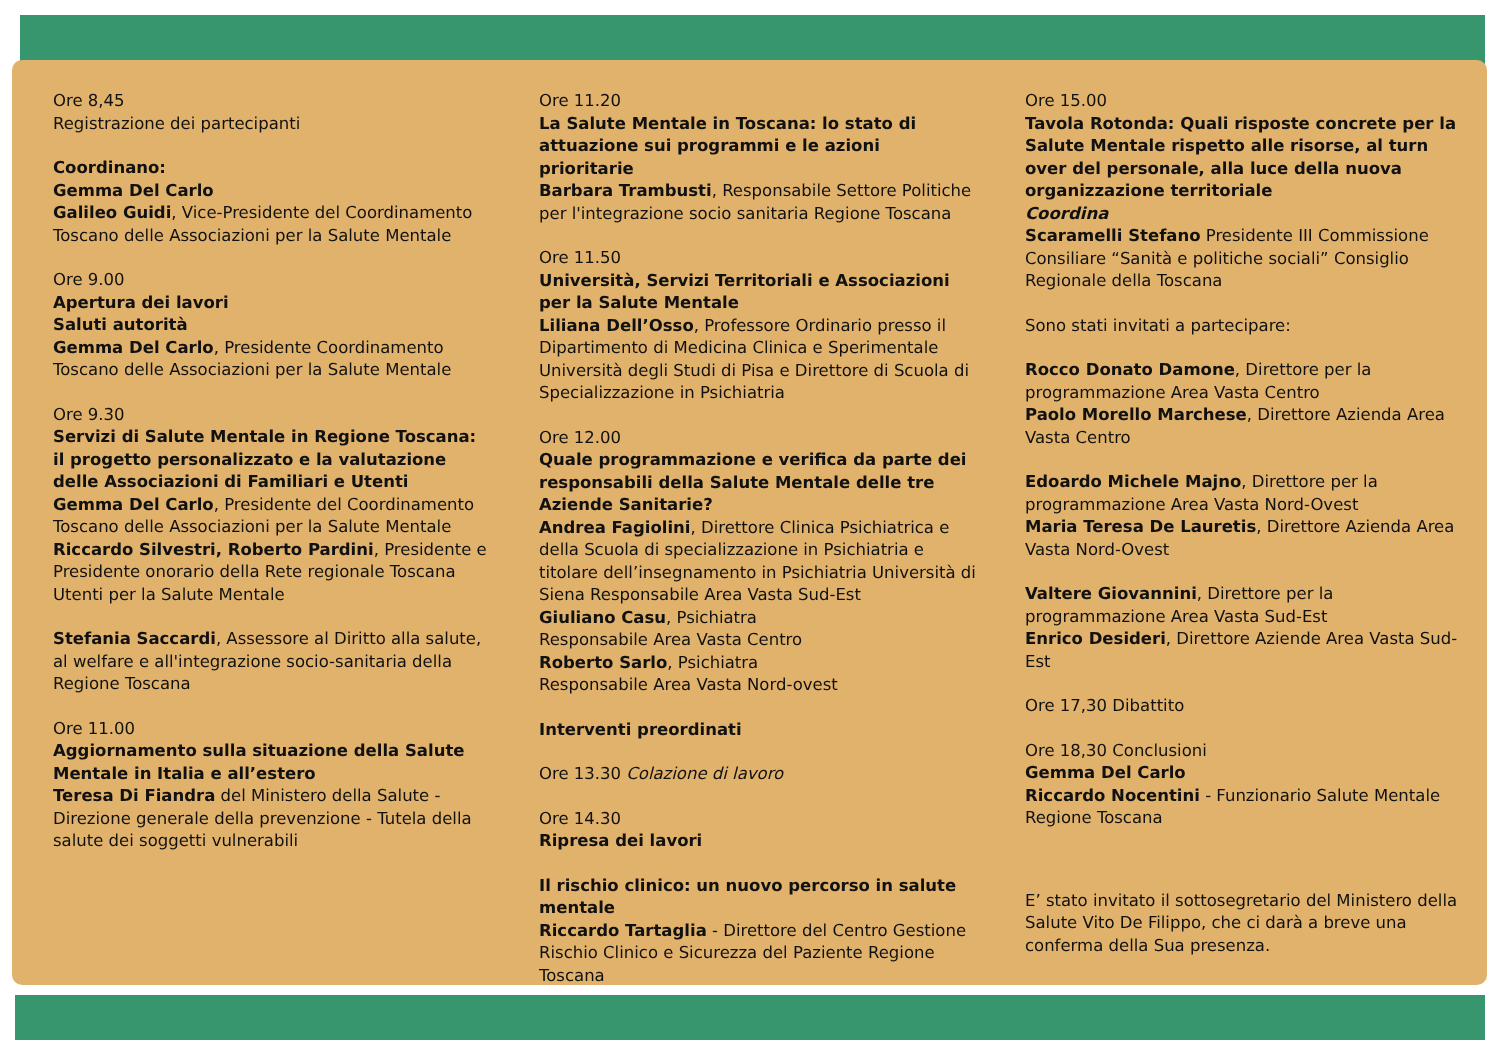Ore 8,45
Registrazione dei partecipanti
Coordinano:
Gemma Del Carlo
Galileo Guidi, Vice-Presidente del Coordinamento Toscano delle Associazioni per la Salute Mentale
Ore 9.00
Apertura dei lavori
Saluti autorità
Gemma Del Carlo, Presidente Coordinamento Toscano delle Associazioni per la Salute Mentale
Ore 9.30
Servizi di Salute Mentale in Regione Toscana: il progetto personalizzato e la valutazione delle Associazioni di Familiari e Utenti
Gemma Del Carlo, Presidente del Coordinamento Toscano delle Associazioni per la Salute Mentale
Riccardo Silvestri, Roberto Pardini, Presidente e Presidente onorario della Rete regionale Toscana Utenti per la Salute Mentale
Stefania Saccardi, Assessore al Diritto alla salute, al welfare e all'integrazione socio-sanitaria della Regione Toscana
Ore 11.00
Aggiornamento sulla situazione della Salute Mentale in Italia e all’estero
Teresa Di Fiandra del Ministero della Salute - Direzione generale della prevenzione - Tutela della salute dei soggetti vulnerabili
Ore 11.20
La Salute Mentale in Toscana: lo stato di attuazione sui programmi e le azioni prioritarie
Barbara Trambusti, Responsabile Settore Politiche per l'integrazione socio sanitaria Regione Toscana
Ore 11.50
Università, Servizi Territoriali e Associazioni per la Salute Mentale
Liliana Dell’Osso, Professore Ordinario presso il Dipartimento di Medicina Clinica e Sperimentale Università degli Studi di Pisa e Direttore di Scuola di Specializzazione in Psichiatria
Ore 12.00
Quale programmazione e verifica da parte dei responsabili della Salute Mentale delle tre Aziende Sanitarie?
Andrea Fagiolini, Direttore Clinica Psichiatrica e della Scuola di specializzazione in Psichiatria e titolare dell’insegnamento in Psichiatria Università di Siena Responsabile Area Vasta Sud-Est
Giuliano Casu, Psichiatra
Responsabile Area Vasta Centro
Roberto Sarlo, Psichiatra
Responsabile Area Vasta Nord-ovest
Interventi preordinati
Ore 13.30 Colazione di lavoro
Ore 14.30
Ripresa dei lavori
Il rischio clinico: un nuovo percorso in salute mentale
Riccardo Tartaglia - Direttore del Centro Gestione Rischio Clinico e Sicurezza del Paziente Regione Toscana
Ore 15.00
Tavola Rotonda: Quali risposte concrete per la Salute Mentale rispetto alle risorse, al turn over del personale, alla luce della nuova organizzazione territoriale
Coordina
Scaramelli Stefano Presidente III Commissione Consiliare “Sanità e politiche sociali” Consiglio Regionale della Toscana
Sono stati invitati a partecipare:
Rocco Donato Damone, Direttore per la programmazione Area Vasta Centro
Paolo Morello Marchese, Direttore Azienda Area Vasta Centro
Edoardo Michele Majno, Direttore per la programmazione Area Vasta Nord-Ovest
Maria Teresa De Lauretis, Direttore Azienda Area Vasta Nord-Ovest
Valtere Giovannini, Direttore per la programmazione Area Vasta Sud-Est
Enrico Desideri, Direttore Aziende Area Vasta Sud-Est
Ore 17,30 Dibattito
Ore 18,30 Conclusioni
Gemma Del Carlo
Riccardo Nocentini - Funzionario Salute Mentale Regione Toscana
E’ stato invitato il sottosegretario del Ministero della Salute Vito De Filippo, che ci darà a breve una conferma della Sua presenza.